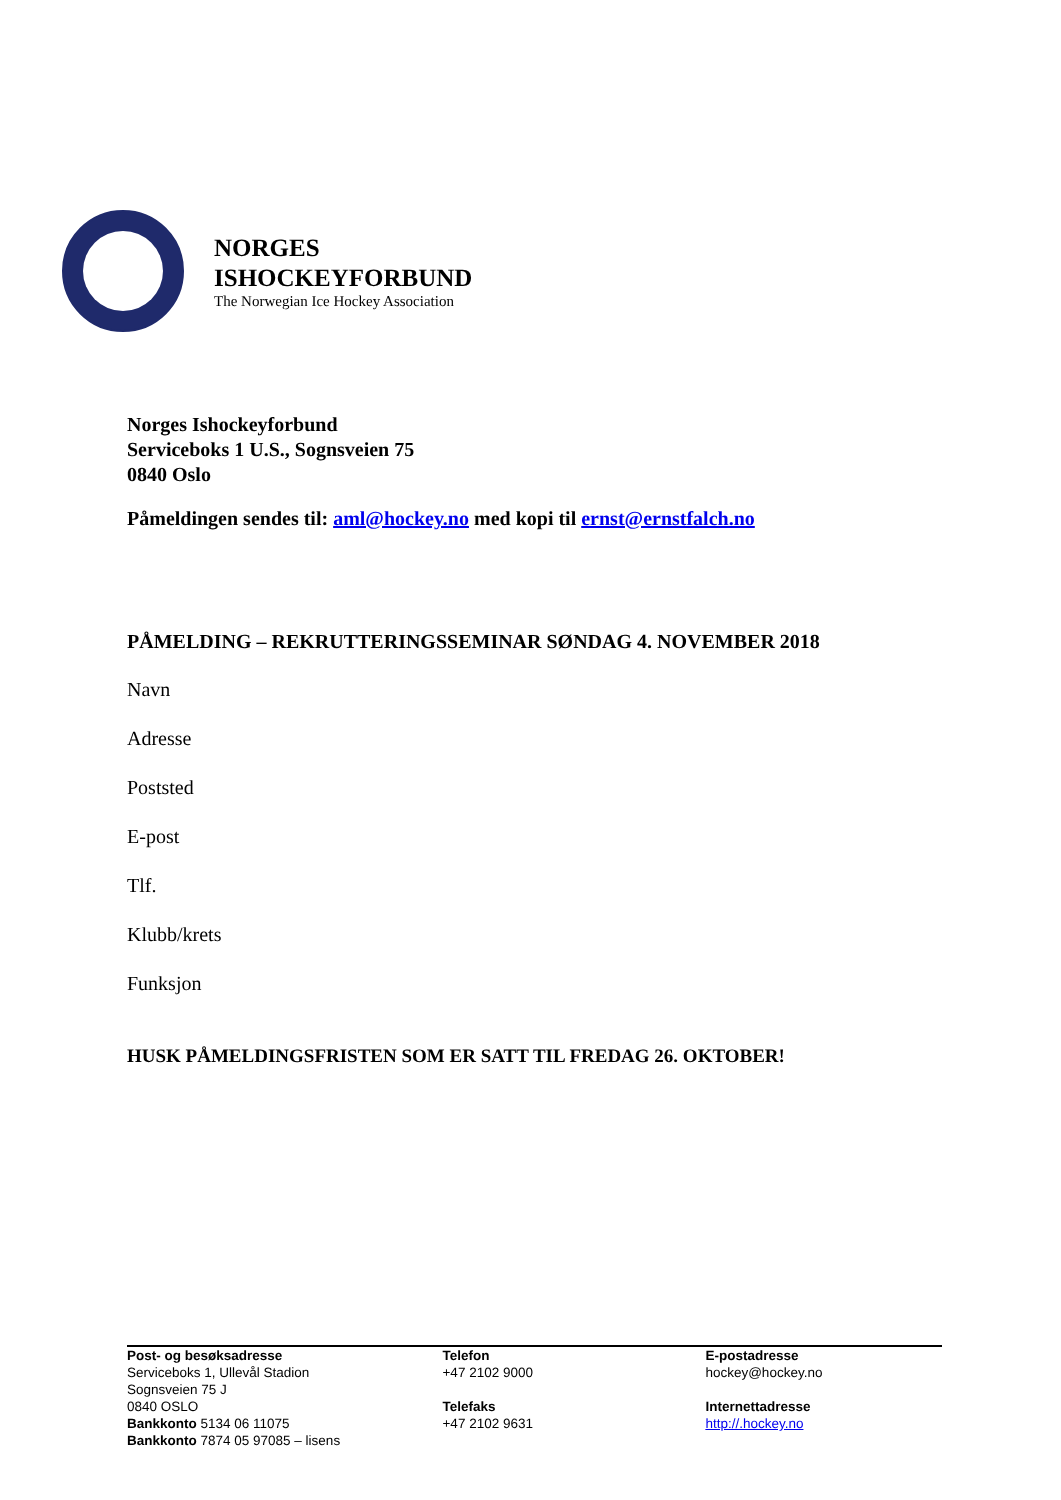NORGES
ISHOCKEYFORBUND
The Norwegian Ice Hockey Association
Norges Ishockeyforbund
Serviceboks 1 U.S., Sognsveien 75
0840 Oslo
Påmeldingen sendes til: aml@hockey.no med kopi til ernst@ernstfalch.no
PÅMELDING – REKRUTTERINGSSEMINAR SØNDAG 4. NOVEMBER 2018
Navn
Adresse
Poststed
E-post
Tlf.
Klubb/krets
Funksjon
HUSK PÅMELDINGSFRISTEN SOM ER SATT TIL FREDAG 26. OKTOBER!
Post- og besøksadresse
Serviceboks 1, Ullevål Stadion
Sognsveien 75 J
0840 OSLO
Bankkonto 5134 06 11075
Bankkonto 7874 05 97085 – lisens
Telefon
+47 2102 9000
Telefaks
+47 2102 9631
E-postadresse
hockey@hockey.no
Internettadresse
http://.hockey.no